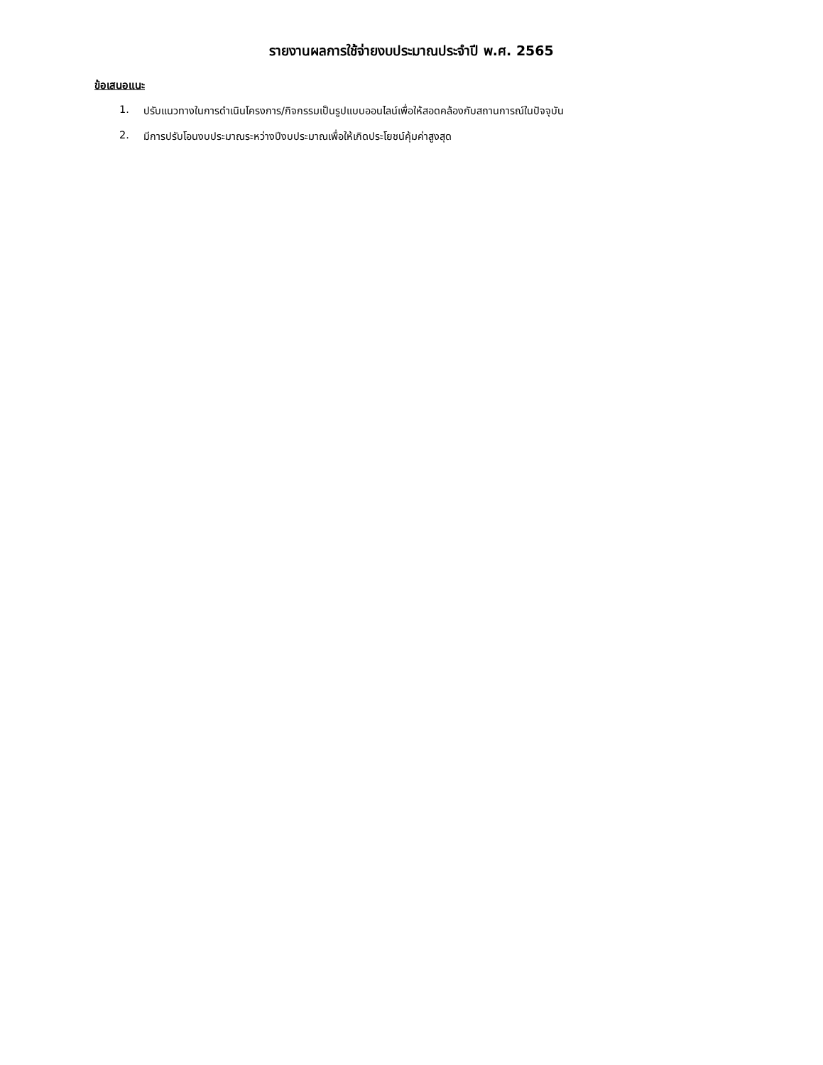รายงานผลการใช้จ่ายงบประมาณประจำปี พ.ศ. 2565
ข้อเสนอแนะ
1. ปรับแนวทางในการดำเนินโครงการ/กิจกรรมเป็นรูปแบบออนไลน์เพื่อให้สอดคล้องกับสถานการณ์ในปัจจุบัน
2. มีการปรับโอนงบประมาณระหว่างปีงบประมาณเพื่อให้เกิดประโยชน์คุ้มค่าสูงสุด